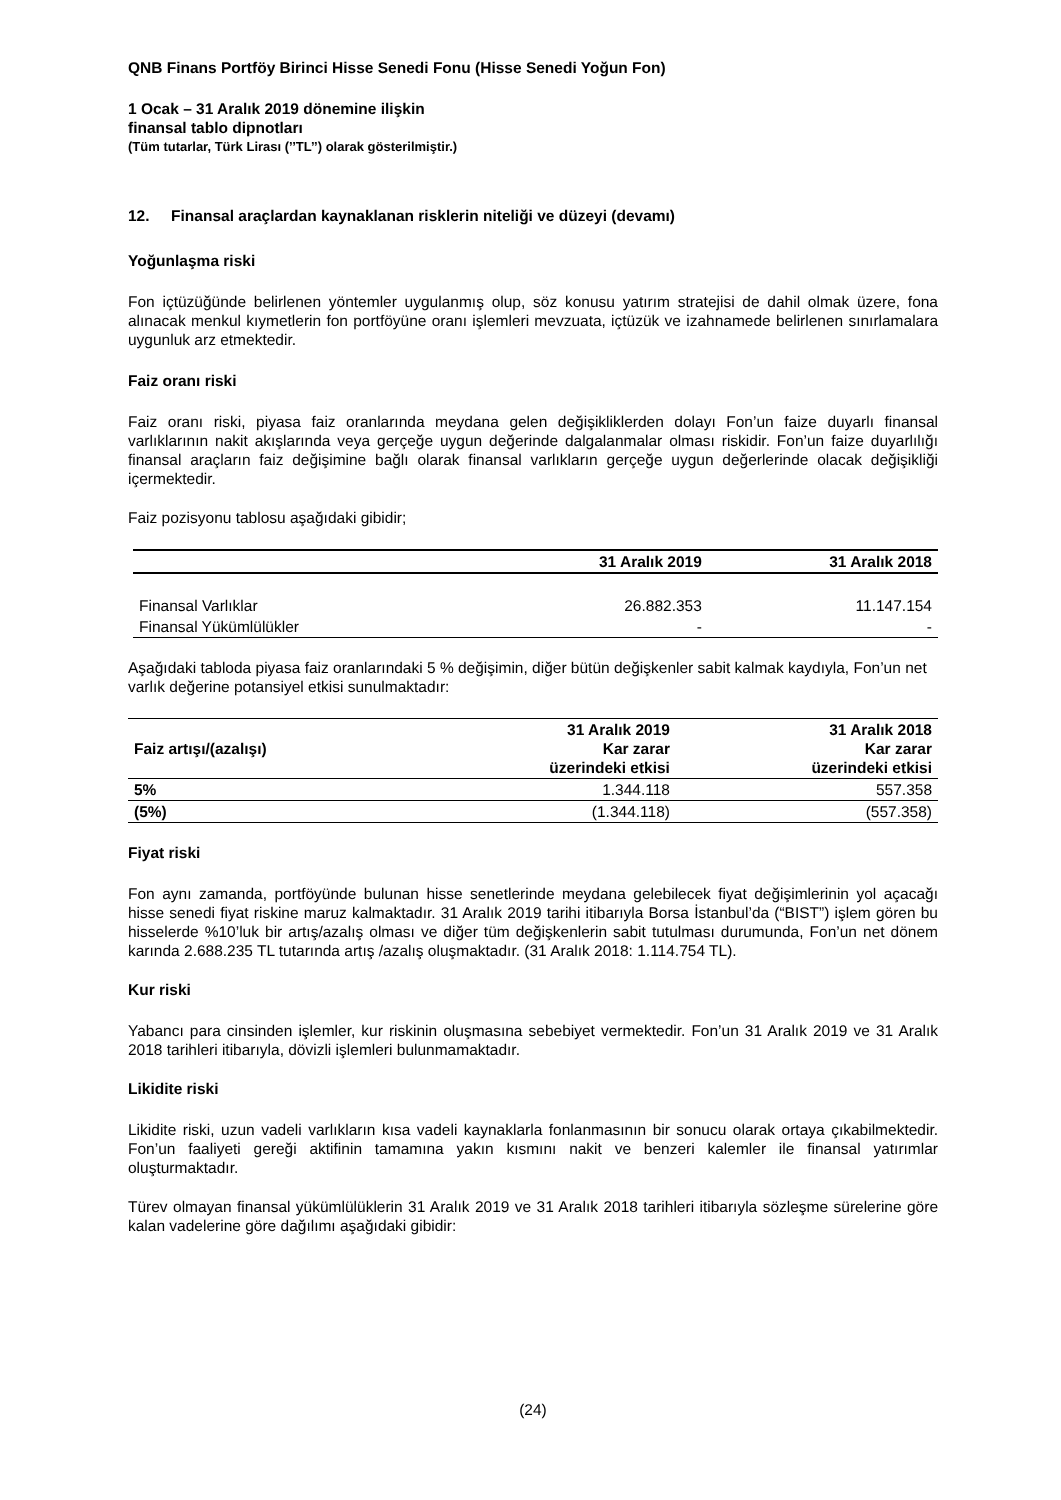QNB Finans Portföy Birinci Hisse Senedi Fonu (Hisse Senedi Yoğun Fon)
1 Ocak – 31 Aralık 2019 dönemine ilişkin
finansal tablo dipnotları
(Tüm tutarlar, Türk Lirası (’’TL’’) olarak gösterilmiştir.)
12. Finansal araçlardan kaynaklanan risklerin niteliği ve düzeyi (devamı)
Yoğunlaşma riski
Fon içtüzüğünde belirlenen yöntemler uygulanmış olup, söz konusu yatırım stratejisi de dahil olmak üzere, fona alınacak menkul kıymetlerin fon portföyüne oranı işlemleri mevzuata, içtüzük ve izahnamede belirlenen sınırlamalara uygunluk arz etmektedir.
Faiz oranı riski
Faiz oranı riski, piyasa faiz oranlarında meydana gelen değişikliklerden dolayı Fon’un faize duyarlı finansal varlıklarının nakit akışlarında veya gerçeğe uygun değerinde dalgalanmalar olması riskidir. Fon’un faize duyarlılığı finansal araçların faiz değişimine bağlı olarak finansal varlıkların gerçeğe uygun değerlerinde olacak değişikliği içermektedir.
Faiz pozisyonu tablosu aşağıdaki gibidir;
| | 31 Aralık 2019 | 31 Aralık 2018 |
| --- | --- | --- |
| Finansal Varlıklar | 26.882.353 | 11.147.154 |
| Finansal Yükümlülükler | - | - |
Aşağıdaki tabloda piyasa faiz oranlarındaki 5 % değişimin, diğer bütün değişkenler sabit kalmak kaydıyla, Fon’un net varlık değerine potansiyel etkisi sunulmaktadır:
| Faiz artışı/(azalışı) | 31 Aralık 2019 Kar zarar üzerindeki etkisi | 31 Aralık 2018 Kar zarar üzerindeki etkisi |
| --- | --- | --- |
| 5% | 1.344.118 | 557.358 |
| (5%) | (1.344.118) | (557.358) |
Fiyat riski
Fon aynı zamanda, portföyünde bulunan hisse senetlerinde meydana gelebilecek fiyat değişimlerinin yol açacağı hisse senedi fiyat riskine maruz kalmaktadır. 31 Aralık 2019 tarihi itibarıyla Borsa İstanbul’da (“BIST”) işlem gören bu hisselerde %10’luk bir artış/azalış olması ve diğer tüm değişkenlerin sabit tutulması durumunda, Fon’un net dönem karında 2.688.235 TL tutarında artış /azalış oluşmaktadır. (31 Aralık 2018: 1.114.754 TL).
Kur riski
Yabancı para cinsinden işlemler, kur riskinin oluşmasına sebebiyet vermektedir. Fon’un 31 Aralık 2019 ve 31 Aralık 2018 tarihleri itibarıyla, dövizli işlemleri bulunmamaktadır.
Likidite riski
Likidite riski, uzun vadeli varlıkların kısa vadeli kaynaklarla fonlanmasının bir sonucu olarak ortaya çıkabilmektedir. Fon’un faaliyeti gereği aktifinin tamamına yakın kısmını nakit ve benzeri kalemler ile finansal yatırımlar oluşturmaktadır.
Türev olmayan finansal yükümlülüklerin 31 Aralık 2019 ve 31 Aralık 2018 tarihleri itibarıyla sözleşme sürelerine göre kalan vadelerine göre dağılımı aşağıdaki gibidir:
(24)